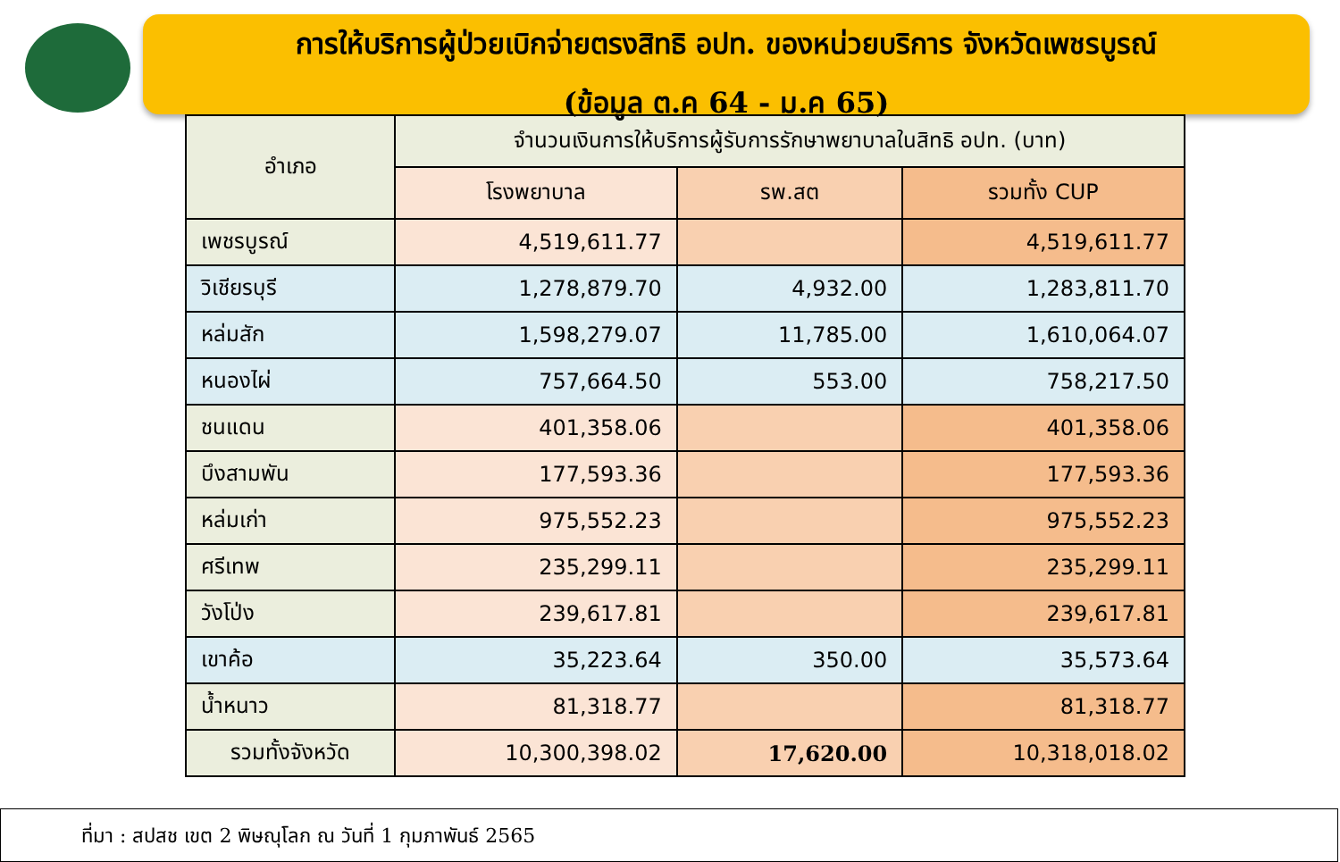การให้บริการผู้ป่วยเบิกจ่ายตรงสิทธิ อปท. ของหน่วยบริการ จังหวัดเพชรบูรณ์
(ข้อมูล ต.ค 64 - ม.ค 65)
| อำเภอ | จำนวนเงินการให้บริการผู้รับการรักษาพยาบาลในสิทธิ อปท. (บาท) | | |
| --- | --- | --- | --- |
| | โรงพยาบาล | รพ.สต | รวมทั้ง CUP |
| เพชรบูรณ์ | 4,519,611.77 | | 4,519,611.77 |
| วิเชียรบุรี | 1,278,879.70 | 4,932.00 | 1,283,811.70 |
| หล่มสัก | 1,598,279.07 | 11,785.00 | 1,610,064.07 |
| หนองไผ่ | 757,664.50 | 553.00 | 758,217.50 |
| ชนแดน | 401,358.06 | | 401,358.06 |
| บึงสามพัน | 177,593.36 | | 177,593.36 |
| หล่มเก่า | 975,552.23 | | 975,552.23 |
| ศรีเทพ | 235,299.11 | | 235,299.11 |
| วังโป่ง | 239,617.81 | | 239,617.81 |
| เขาค้อ | 35,223.64 | 350.00 | 35,573.64 |
| น้ำหนาว | 81,318.77 | | 81,318.77 |
| รวมทั้งจังหวัด | 10,300,398.02 | 17,620.00 | 10,318,018.02 |
ที่มา : สปสช เขต 2 พิษณุโลก ณ วันที่ 1 กุมภาพันธ์ 2565